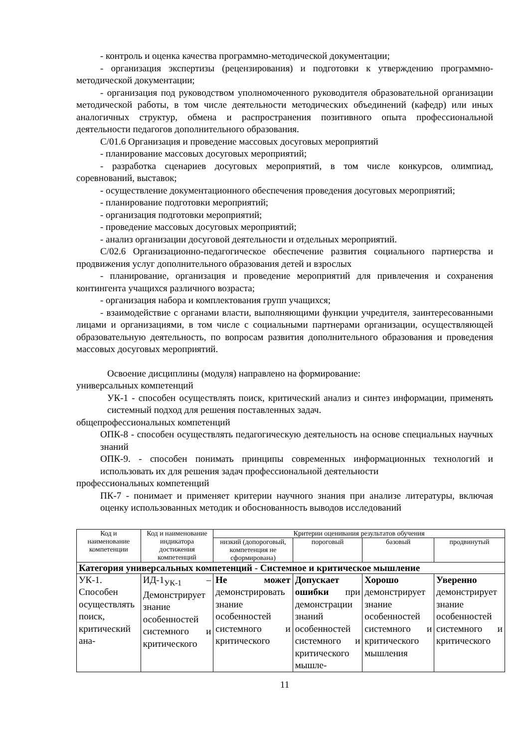- контроль и оценка качества программно-методической документации;
- организация экспертизы (рецензирования) и подготовки к утверждению программно-методической документации;
- организация под руководством уполномоченного руководителя образовательной организации методической работы, в том числе деятельности методических объединений (кафедр) или иных аналогичных структур, обмена и распространения позитивного опыта профессиональной деятельности педагогов дополнительного образования.
С/01.6 Организация и проведение массовых досуговых мероприятий
- планирование массовых досуговых мероприятий;
- разработка сценариев досуговых мероприятий, в том числе конкурсов, олимпиад, соревнований, выставок;
- осуществление документационного обеспечения проведения досуговых мероприятий;
- планирование подготовки мероприятий;
- организация подготовки мероприятий;
- проведение массовых досуговых мероприятий;
- анализ организации досуговой деятельности и отдельных мероприятий.
С/02.6 Организационно-педагогическое обеспечение развития социального партнерства и продвижения услуг дополнительного образования детей и взрослых
- планирование, организация и проведение мероприятий для привлечения и сохранения контингента учащихся различного возраста;
- организация набора и комплектования групп учащихся;
- взаимодействие с органами власти, выполняющими функции учредителя, заинтересованными лицами и организациями, в том числе с социальными партнерами организации, осуществляющей образовательную деятельность, по вопросам развития дополнительного образования и проведения массовых досуговых мероприятий.
Освоение дисциплины (модуля) направлено на формирование:
универсальных компетенций
УК-1 - способен осуществлять поиск, критический анализ и синтез информации, применять системный подход для решения поставленных задач.
общепрофессиональных компетенций
ОПК-8 - способен осуществлять педагогическую деятельность на основе специальных научных знаний
ОПК-9. - способен понимать принципы современных информационных технологий и использовать их для решения задач профессиональной деятельности
профессиональных компетенций
ПК-7 - понимает и применяет критерии научного знания при анализе литературы, включая оценку использованных методик и обоснованность выводов исследований
| Код и наименование компетенции | Код и наименование индикатора достижения компетенций | Критерии оценивания результатов обучения | | | |
| --- | --- | --- | --- | --- | --- |
| | | низкий (допороговый, компетенция не сформирована) | пороговый | базовый | продвинутый |
| Категория универсальных компетенций - Системное и критическое мышление | | | | | |
| УК-1. Способен осуществлять поиск, критический ана- | ИД-1<sub>УК-1</sub> – Демонстрирует знание особенностей системного и критического | Не может демонстрировать знание особенностей системного и критического | Допускает ошибки при демонстрации знаний особенностей системного и критического мышле- | Хорошо демонстрирует знание особенностей системного и критического мышления | Уверенно демонстрирует знание особенностей системного и критического |
11